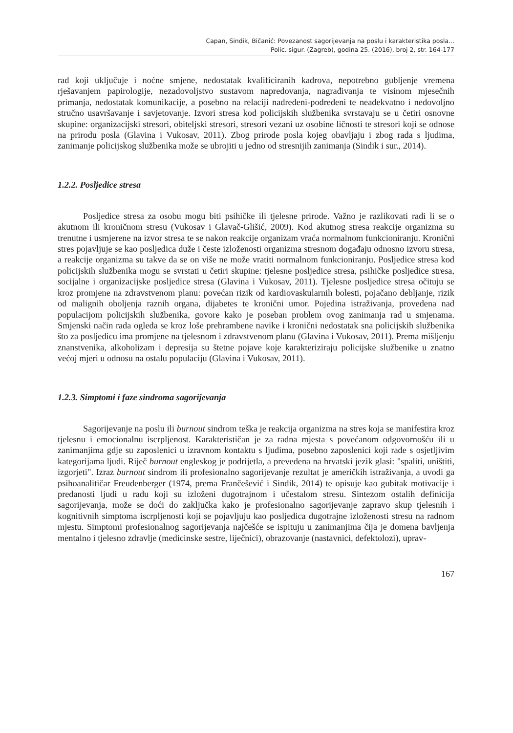Capan, Sindik, Bičanić: Povezanost sagorijevanja na poslu i karakteristika posla...
Polic. sigur. (Zagreb), godina 25. (2016), broj 2, str. 164-177
rad koji uključuje i noćne smjene, nedostatak kvalificiranih kadrova, nepotrebno gubljenje vremena rješavanjem papirologije, nezadovoljstvo sustavom napredovanja, nagrađivanja te visinom mjesečnih primanja, nedostatak komunikacije, a posebno na relaciji nadređeni-podređeni te neadekvatno i nedovoljno stručno usavršavanje i savjetovanje. Izvori stresa kod policijskih službenika svrstavaju se u četiri osnovne skupine: organizacijski stresori, obiteljski stresori, stresori vezani uz osobine ličnosti te stresori koji se odnose na prirodu posla (Glavina i Vukosav, 2011). Zbog prirode posla kojeg obavljaju i zbog rada s ljudima, zanimanje policijskog službenika može se ubrojiti u jedno od stresnijih zanimanja (Sindik i sur., 2014).
1.2.2. Posljedice stresa
Posljedice stresa za osobu mogu biti psihičke ili tjelesne prirode. Važno je razlikovati radi li se o akutnom ili kroničnom stresu (Vukosav i Glavač-Glišić, 2009). Kod akutnog stresa reakcije organizma su trenutne i usmjerene na izvor stresa te se nakon reakcije organizam vraća normalnom funkcioniranju. Kronični stres pojavljuje se kao posljedica duže i česte izloženosti organizma stresnom događaju odnosno izvoru stresa, a reakcije organizma su takve da se on više ne može vratiti normalnom funkcioniranju. Posljedice stresa kod policijskih službenika mogu se svrstati u četiri skupine: tjelesne posljedice stresa, psihičke posljedice stresa, socijalne i organizacijske posljedice stresa (Glavina i Vukosav, 2011). Tjelesne posljedice stresa očituju se kroz promjene na zdravstvenom planu: povećan rizik od kardiovaskularnih bolesti, pojačano debljanje, rizik od malignih oboljenja raznih organa, dijabetes te kronični umor. Pojedina istraživanja, provedena nad populacijom policijskih službenika, govore kako je poseban problem ovog zanimanja rad u smjenama. Smjenski način rada ogleda se kroz loše prehrambene navike i kronični nedostatak sna policijskih službenika što za posljedicu ima promjene na tjelesnom i zdravstvenom planu (Glavina i Vukosav, 2011). Prema mišljenju znanstvenika, alkoholizam i depresija su štetne pojave koje karakteriziraju policijske službenike u znatno većoj mjeri u odnosu na ostalu populaciju (Glavina i Vukosav, 2011).
1.2.3. Simptomi i faze sindroma sagorijevanja
Sagorijevanje na poslu ili burnout sindrom teška je reakcija organizma na stres koja se manifestira kroz tjelesnu i emocionalnu iscrpljenost. Karakterističan je za radna mjesta s povećanom odgovornošću ili u zanimanjima gdje su zaposlenici u izravnom kontaktu s ljudima, posebno zaposlenici koji rade s osjetljivim kategorijama ljudi. Riječ burnout engleskog je podrijetla, a prevedena na hrvatski jezik glasi: "spaliti, uništiti, izgorjeti". Izraz burnout sindrom ili profesionalno sagorijevanje rezultat je američkih istraživanja, a uvodi ga psihoanalitičar Freudenberger (1974, prema Frančešević i Sindik, 2014) te opisuje kao gubitak motivacije i predanosti ljudi u radu koji su izloženi dugotrajnom i učestalom stresu. Sintezom ostalih definicija sagorijevanja, može se doći do zaključka kako je profesionalno sagorijevanje zapravo skup tjelesnih i kognitivnih simptoma iscrpljenosti koji se pojavljuju kao posljedica dugotrajne izloženosti stresu na radnom mjestu. Simptomi profesionalnog sagorijevanja najčešće se ispituju u zanimanjima čija je domena bavljenja mentalno i tjelesno zdravlje (medicinske sestre, liječnici), obrazovanje (nastavnici, defektolozi), uprav-
167